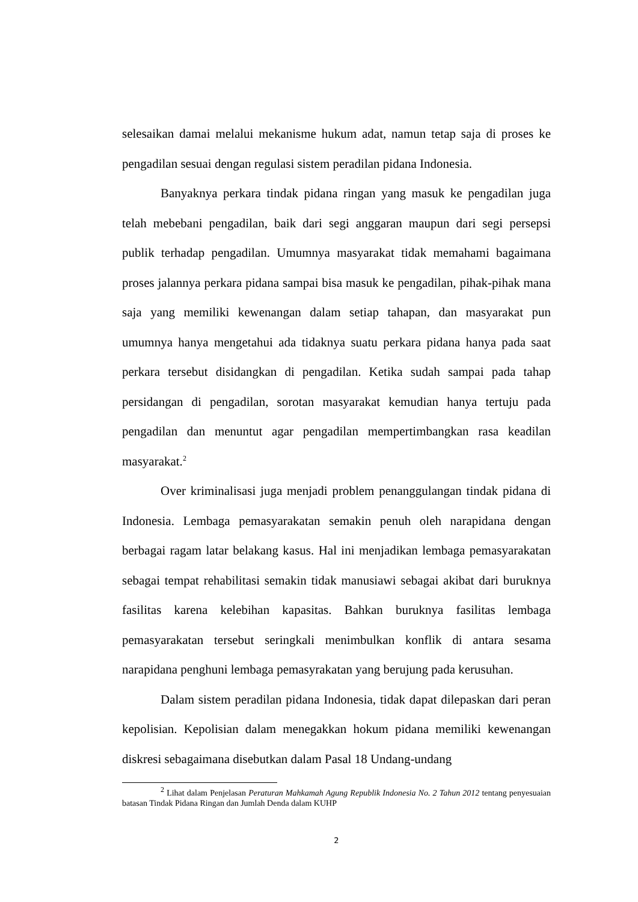selesaikan damai melalui mekanisme hukum adat, namun tetap saja di proses ke pengadilan sesuai dengan regulasi sistem peradilan pidana Indonesia.
Banyaknya perkara tindak pidana ringan yang masuk ke pengadilan juga telah mebebani pengadilan, baik dari segi anggaran maupun dari segi persepsi publik terhadap pengadilan. Umumnya masyarakat tidak memahami bagaimana proses jalannya perkara pidana sampai bisa masuk ke pengadilan, pihak-pihak mana saja yang memiliki kewenangan dalam setiap tahapan, dan masyarakat pun umumnya hanya mengetahui ada tidaknya suatu perkara pidana hanya pada saat perkara tersebut disidangkan di pengadilan. Ketika sudah sampai pada tahap persidangan di pengadilan, sorotan masyarakat kemudian hanya tertuju pada pengadilan dan menuntut agar pengadilan mempertimbangkan rasa keadilan masyarakat.<sup>2</sup>
Over kriminalisasi juga menjadi problem penanggulangan tindak pidana di Indonesia. Lembaga pemasyarakatan semakin penuh oleh narapidana dengan berbagai ragam latar belakang kasus. Hal ini menjadikan lembaga pemasyarakatan sebagai tempat rehabilitasi semakin tidak manusiawi sebagai akibat dari buruknya fasilitas karena kelebihan kapasitas. Bahkan buruknya fasilitas lembaga pemasyarakatan tersebut seringkali menimbulkan konflik di antara sesama narapidana penghuni lembaga pemasyrakatan yang berujung pada kerusuhan.
Dalam sistem peradilan pidana Indonesia, tidak dapat dilepaskan dari peran kepolisian. Kepolisian dalam menegakkan hokum pidana memiliki kewenangan diskresi sebagaimana disebutkan dalam Pasal 18 Undang-undang
<sup>2</sup> Lihat dalam Penjelasan Peraturan Mahkamah Agung Republik Indonesia No. 2 Tahun 2012 tentang penyesuaian batasan Tindak Pidana Ringan dan Jumlah Denda dalam KUHP
2